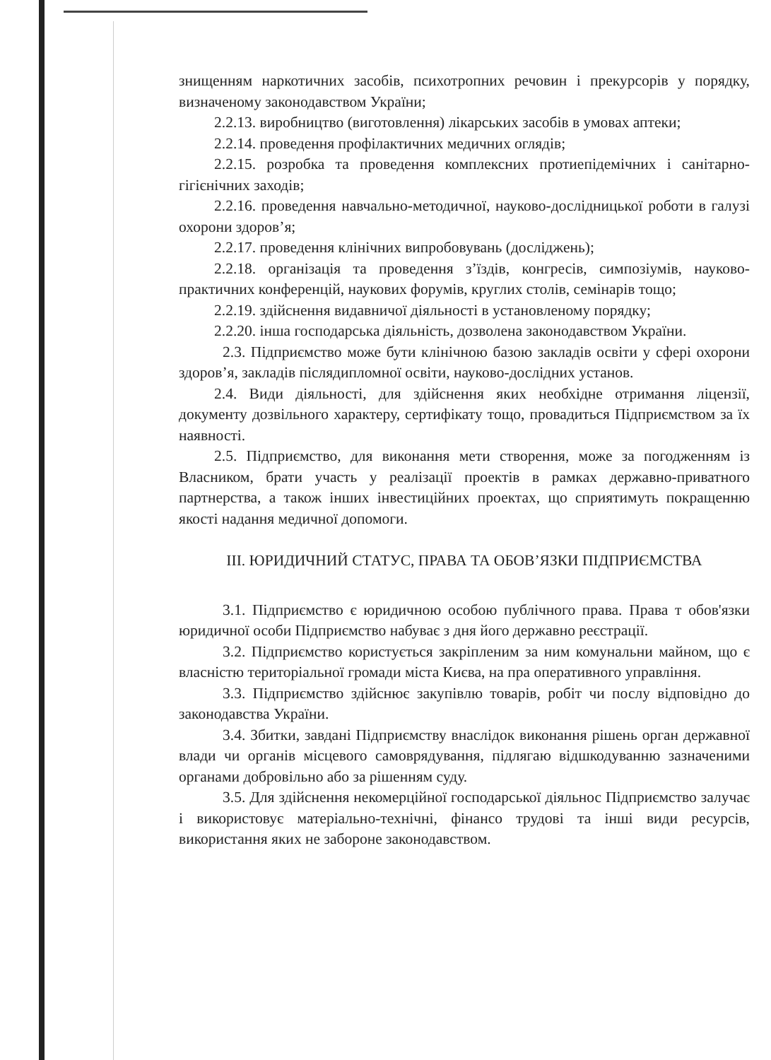знищенням наркотичних засобів, психотропних речовин і прекурсорів у порядку, визначеному законодавством України;
2.2.13. виробництво (виготовлення) лікарських засобів в умовах аптеки;
2.2.14. проведення профілактичних медичних оглядів;
2.2.15. розробка та проведення комплексних протиепідемічних і санітарно-гігієнічних заходів;
2.2.16. проведення навчально-методичної, науково-дослідницької роботи в галузі охорони здоров’я;
2.2.17. проведення клінічних випробовувань (досліджень);
2.2.18. організація та проведення з’їздів, конгресів, симпозіумів, науково-практичних конференцій, наукових форумів, круглих столів, семінарів тощо;
2.2.19. здійснення видавничої діяльності в установленому порядку;
2.2.20. інша господарська діяльність, дозволена законодавством України.
2.3. Підприємство може бути клінічною базою закладів освіти у сфері охорони здоров’я, закладів післядипломної освіти, науково-дослідних установ.
2.4. Види діяльності, для здійснення яких необхідне отримання ліцензії, документу дозвільного характеру, сертифікату тощо, провадиться Підприємством за їх наявності.
2.5. Підприємство, для виконання мети створення, може за погодженням із Власником, брати участь у реалізації проектів в рамках державно-приватного партнерства, а також інших інвестиційних проектах, що сприятимуть покращенню якості надання медичної допомоги.
ІІІ. ЮРИДИЧНИЙ СТАТУС, ПРАВА ТА ОБОВ’ЯЗКИ ПІДПРИЄМСТВА
3.1. Підприємство є юридичною особою публічного права. Права т обов'язки юридичної особи Підприємство набуває з дня його державно реєстрації.
3.2. Підприємство користується закріпленим за ним комунальни майном, що є власністю територіальної громади міста Києва, на пра оперативного управління.
3.3. Підприємство здійснює закупівлю товарів, робіт чи послу відповідно до законодавства України.
3.4. Збитки, завдані Підприємству внаслідок виконання рішень орган державної влади чи органів місцевого самоврядування, підлягаю відшкодуванню зазначеними органами добровільно або за рішенням суду.
3.5. Для здійснення некомерційної господарської діяльнос Підприємство залучає і використовує матеріально-технічні, фінансо трудові та інші види ресурсів, використання яких не забороне законодавством.